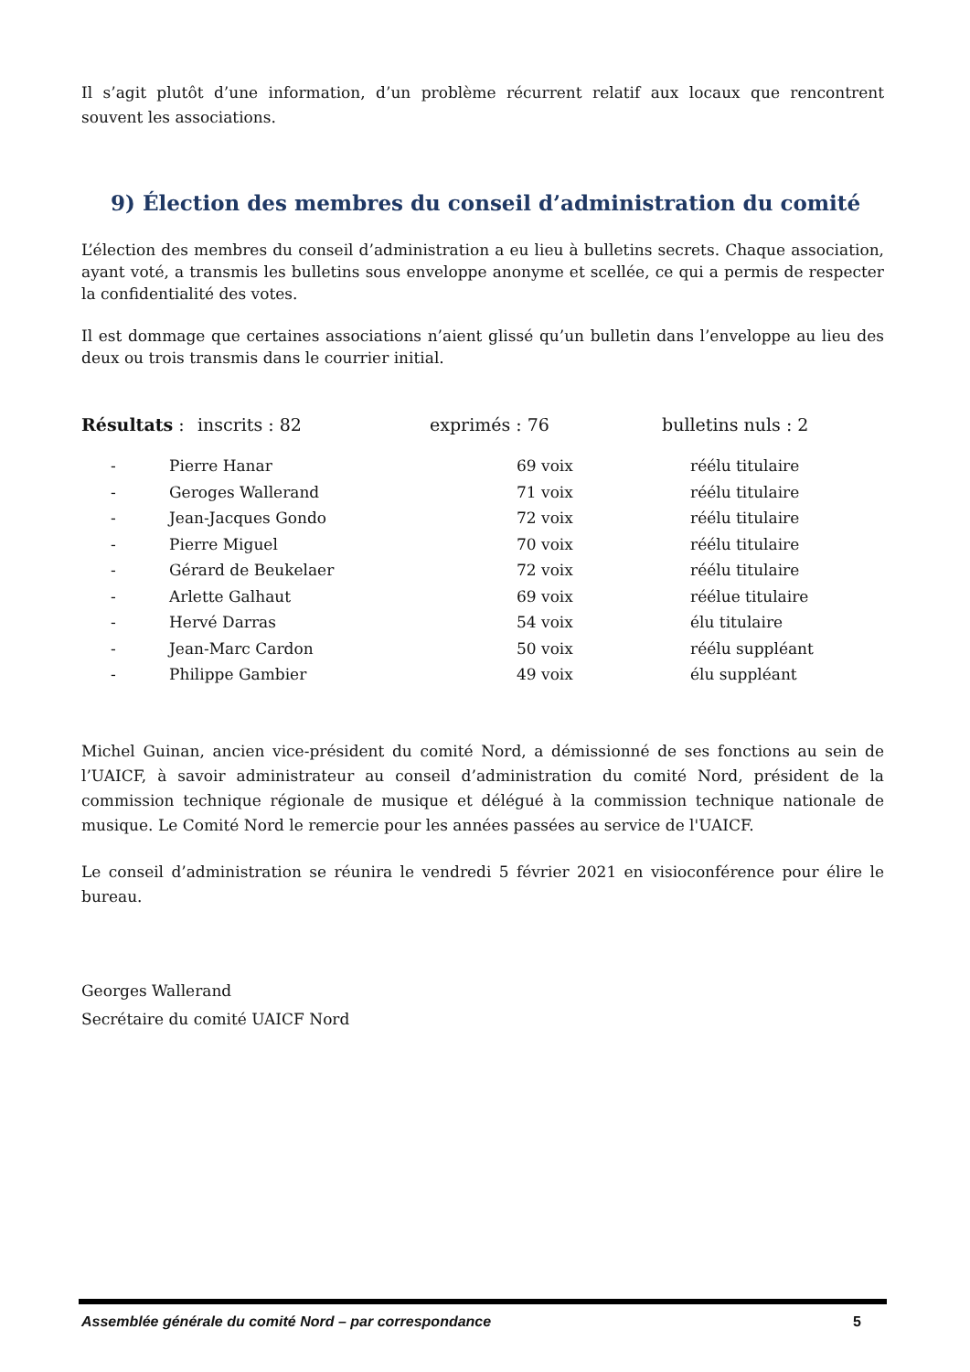Il s’agit plutôt d’une information, d’un problème récurrent relatif aux locaux que rencontrent souvent les associations.
9) Élection des membres du conseil d’administration du comité
L’élection des membres du conseil d’administration a eu lieu à bulletins secrets. Chaque association, ayant voté, a transmis les bulletins sous enveloppe anonyme et scellée, ce qui a permis de respecter la confidentialité des votes.
Il est dommage que certaines associations n’aient glissé qu’un bulletin dans l’enveloppe au lieu des deux ou trois transmis dans le courrier initial.
Résultats : inscrits : 82 exprimés : 76 bulletins nuls : 2
| - | Pierre Hanar | 69 voix | réélu titulaire |
| - | Geroges Wallerand | 71 voix | réélu titulaire |
| - | Jean-Jacques Gondo | 72 voix | réélu titulaire |
| - | Pierre Miguel | 70 voix | réélu titulaire |
| - | Gérard de Beukelaer | 72 voix | réélu titulaire |
| - | Arlette Galhaut | 69 voix | réélue titulaire |
| - | Hervé Darras | 54 voix | élu titulaire |
| - | Jean-Marc Cardon | 50 voix | réélu suppléant |
| - | Philippe Gambier | 49 voix | élu suppléant |
Michel Guinan, ancien vice-président du comité Nord, a démissionné de ses fonctions au sein de l’UAICF, à savoir administrateur au conseil d’administration du comité Nord, président de la commission technique régionale de musique et délégué à la commission technique nationale de musique. Le Comité Nord le remercie pour les années passées au service de l'UAICF.
Le conseil d’administration se réunira le vendredi 5 février 2021 en visioconférence pour élire le bureau.
Georges Wallerand
Secrétaire du comité UAICF Nord
Assemblée générale du comité Nord – par correspondance 5